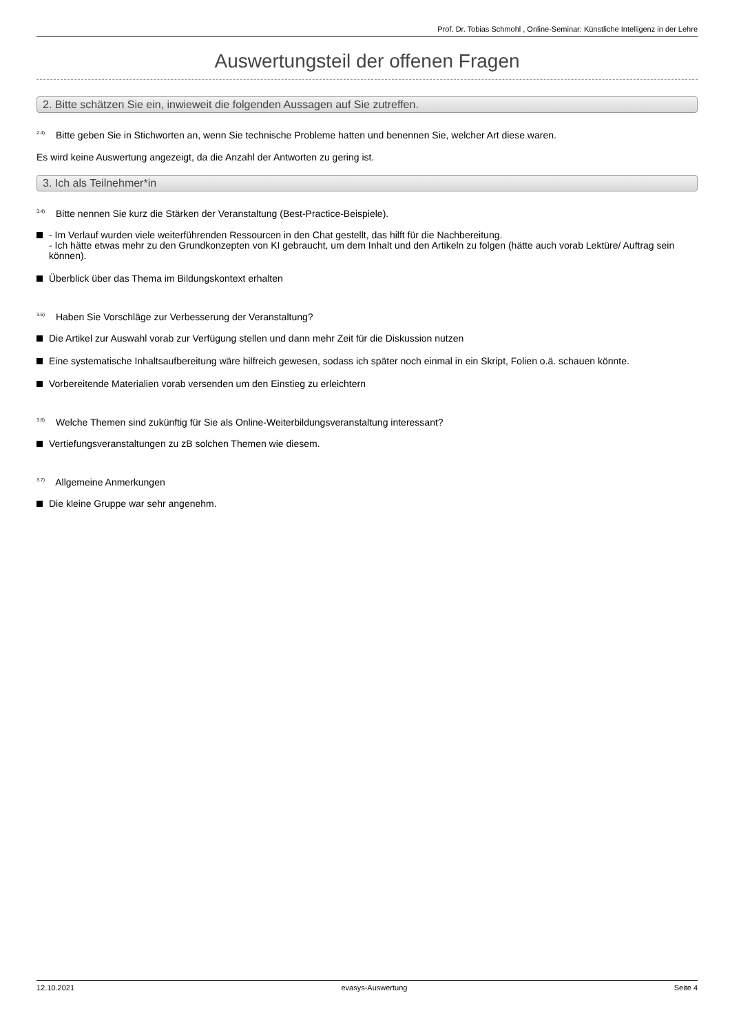Prof. Dr. Tobias Schmohl , Online-Seminar: Künstliche Intelligenz in der Lehre
Auswertungsteil der offenen Fragen
2. Bitte schätzen Sie ein, inwieweit die folgenden Aussagen auf Sie zutreffen.
<sup>2.4)</sup> Bitte geben Sie in Stichworten an, wenn Sie technische Probleme hatten und benennen Sie, welcher Art diese waren.
Es wird keine Auswertung angezeigt, da die Anzahl der Antworten zu gering ist.
3. Ich als Teilnehmer*in
<sup>3.4)</sup> Bitte nennen Sie kurz die Stärken der Veranstaltung (Best-Practice-Beispiele).
- Im Verlauf wurden viele weiterführenden Ressourcen in den Chat gestellt, das hilft für die Nachbereitung.
- Ich hätte etwas mehr zu den Grundkonzepten von KI gebraucht, um dem Inhalt und den Artikeln zu folgen (hätte auch vorab Lektüre/ Auftrag sein können).
Überblick über das Thema im Bildungskontext erhalten
<sup>3.5)</sup> Haben Sie Vorschläge zur Verbesserung der Veranstaltung?
Die Artikel zur Auswahl vorab zur Verfügung stellen und dann mehr Zeit für die Diskussion nutzen
Eine systematische Inhaltsaufbereitung wäre hilfreich gewesen, sodass ich später noch einmal in ein Skript, Folien o.ä. schauen könnte.
Vorbereitende Materialien vorab versenden um den Einstieg zu erleichtern
<sup>3.6)</sup> Welche Themen sind zukünftig für Sie als Online-Weiterbildungsveranstaltung interessant?
Vertiefungsveranstaltungen zu zB solchen Themen wie diesem.
<sup>3.7)</sup> Allgemeine Anmerkungen
Die kleine Gruppe war sehr angenehm.
12.10.2021 evasys-Auswertung Seite 4